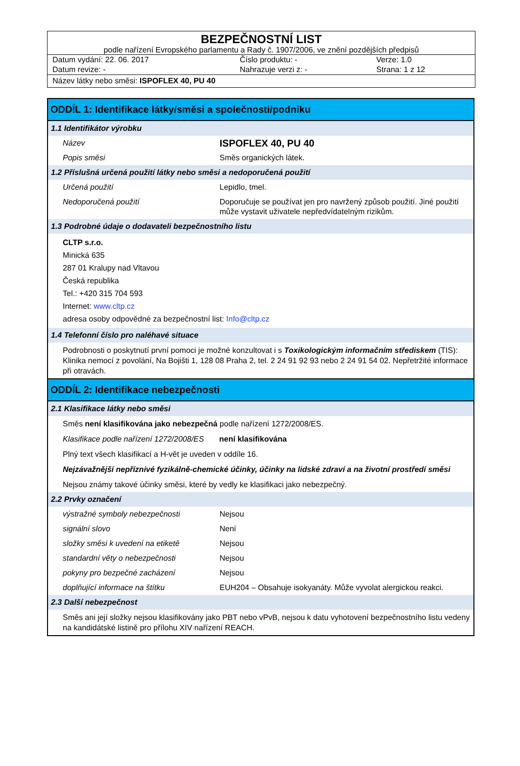BEZPEČNOSTNÍ LIST
podle nařízení Evropského parlamentu a Rady č. 1907/2006, ve znění pozdějších předpisů
| Datum vydání: 22. 06. 2017 | Číslo produktu: - | Verze: 1.0 |
| Datum revize: - | Nahrazuje verzi z: - | Strana: 1 z 12 |
Název látky nebo směsi: ISPOFLEX 40, PU 40
ODDÍL 1: Identifikace látky/směsi a společnosti/podniku
1.1 Identifikátor výrobku
Název
ISPOFLEX 40, PU 40
Popis směsi Směs organických látek.
1.2 Příslušná určená použití látky nebo směsi a nedoporučená použití
Určená použití Lepidlo, tmel.
Nedoporučená použití Doporučuje se používat jen pro navržený způsob použití. Jiné použití může vystavit uživatele nepředvídatelným rizikům.
1.3 Podrobné údaje o dodavateli bezpečnostního listu
CLTP s.r.o.
Minická 635
287 01 Kralupy nad Vltavou
Česká republika
Tel.: +420 315 704 593
Internet: www.cltp.cz
adresa osoby odpovědné za bezpečnostní list: Info@cltp.cz
1.4 Telefonní číslo pro naléhavé situace
Podrobnosti o poskytnutí první pomoci je možné konzultovat i s Toxikologickým informačním střediskem (TIS): Klinika nemocí z povolání, Na Bojišti 1, 128 08 Praha 2, tel. 2 24 91 92 93 nebo 2 24 91 54 02. Nepřetržité informace při otravách.
ODDÍL 2: Identifikace nebezpečnosti
2.1 Klasifikace látky nebo směsi
Směs není klasifikována jako nebezpečná podle nařízení 1272/2008/ES.
Klasifikace podle nařízení 1272/2008/ES není klasifikována
Plný text všech klasifikací a H-vět je uveden v oddíle 16.
Nejzávažnější nepříznivé fyzikálně-chemické účinky, účinky na lidské zdraví a na životní prostředí směsi
Nejsou známy takové účinky směsi, které by vedly ke klasifikaci jako nebezpečný.
2.2 Prvky označení
výstražné symboly nebezpečnosti Nejsou
signální slovo Není
složky směsi k uvedení na etiketě Nejsou
standardní věty o nebezpečnosti Nejsou
pokyny pro bezpečné zacházení Nejsou
doplňující informace na štítku EUH204 – Obsahuje isokyanáty. Může vyvolat alergickou reakci.
2.3 Další nebezpečnost
Směs ani její složky nejsou klasifikovány jako PBT nebo vPvB, nejsou k datu vyhotovení bezpečnostního listu vedeny na kandidátské listině pro přílohu XIV nařízení REACH.